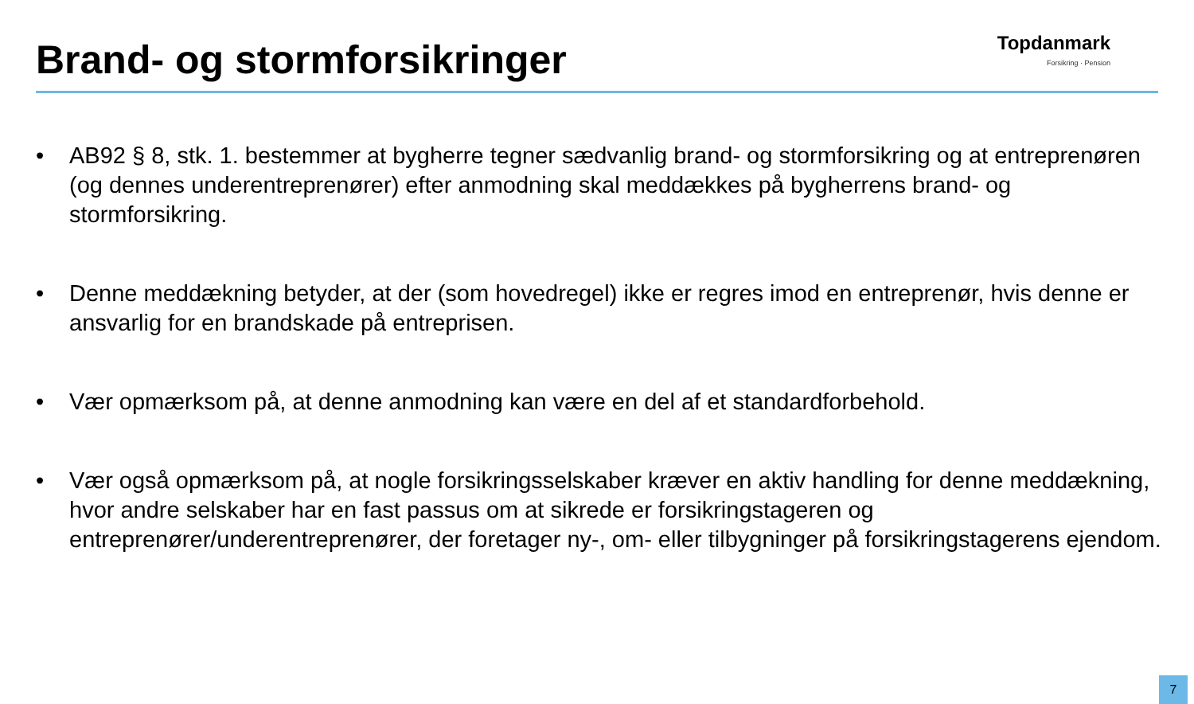Brand- og stormforsikringer
Topdanmark
Forsikring · Pension
• AB92 § 8, stk. 1. bestemmer at bygherre tegner sædvanlig brand- og stormforsikring og at entreprenøren (og dennes underentreprenører) efter anmodning skal meddækkes på bygherrens brand- og stormforsikring.
• Denne meddækning betyder, at der (som hovedregel) ikke er regres imod en entreprenør, hvis denne er ansvarlig for en brandskade på entreprisen.
• Vær opmærksom på, at denne anmodning kan være en del af et standardforbehold.
• Vær også opmærksom på, at nogle forsikringsselskaber kræver en aktiv handling for denne meddækning, hvor andre selskaber har en fast passus om at sikrede er forsikringstageren og entreprenører/underentreprenører, der foretager ny-, om- eller tilbygninger på forsikringstagerens ejendom.
7